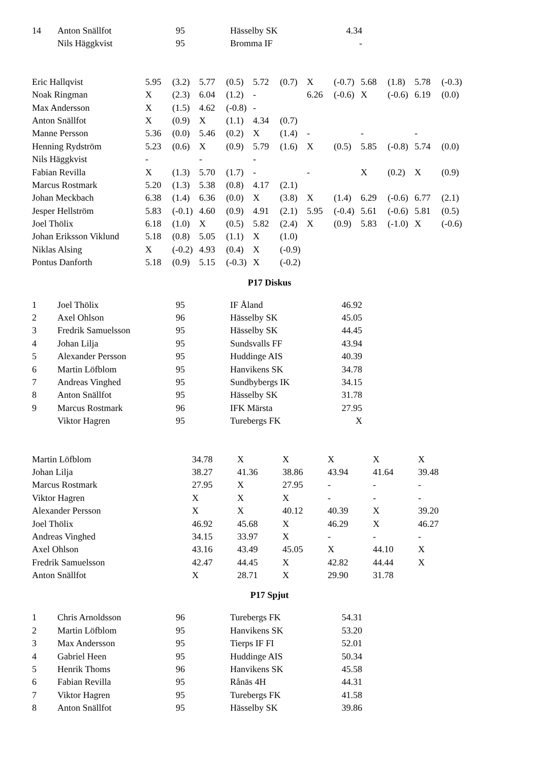| 14 | Anton Snällfot | 95 | Hässelby SK | 4.34 |
| | Nils Häggkvist | 95 | Bromma IF | - |
| Eric Hallqvist | 5.95 | (3.2) | 5.77 | (0.5) | 5.72 | (0.7) | X | (-0.7) | 5.68 | (1.8) | 5.78 | (-0.3) |
| Noak Ringman | X | (2.3) | 6.04 | (1.2) | - | | 6.26 | (-0.6) | X | (-0.6) | 6.19 | (0.0) |
| Max Andersson | X | (1.5) | 4.62 | (-0.8) | - | | | | | | | |
| Anton Snällfot | X | (0.9) | X | (1.1) | 4.34 | (0.7) | | | | | | |
| Manne Persson | 5.36 | (0.0) | 5.46 | (0.2) | X | (1.4) | - | | - | | - | |
| Henning Rydström | 5.23 | (0.6) | X | (0.9) | 5.79 | (1.6) | X | (0.5) | 5.85 | (-0.8) | 5.74 | (0.0) |
| Nils Häggkvist | - | | - | | - | | | | | | | |
| Fabian Revilla | X | (1.3) | 5.70 | (1.7) | - | | - | | X | (0.2) | X | (0.9) |
| Marcus Rostmark | 5.20 | (1.3) | 5.38 | (0.8) | 4.17 | (2.1) | | | | | | |
| Johan Meckbach | 6.38 | (1.4) | 6.36 | (0.0) | X | (3.8) | X | (1.4) | 6.29 | (-0.6) | 6.77 | (2.1) |
| Jesper Hellström | 5.83 | (-0.1) | 4.60 | (0.9) | 4.91 | (2.1) | 5.95 | (-0.4) | 5.61 | (-0.6) | 5.81 | (0.5) |
| Joel Thölix | 6.18 | (1.0) | X | (0.5) | 5.82 | (2.4) | X | (0.9) | 5.83 | (-1.0) | X | (-0.6) |
| Johan Eriksson Viklund | 5.18 | (0.8) | 5.05 | (1.1) | X | (1.0) | | | | | | |
| Niklas Alsing | X | (-0.2) | 4.93 | (0.4) | X | (-0.9) | | | | | | |
| Pontus Danforth | 5.18 | (0.9) | 5.15 | (-0.3) | X | (-0.2) | | | | | | |
P17 Diskus
| 1 | Joel Thölix | 95 | IF Åland | 46.92 |
| 2 | Axel Ohlson | 96 | Hässelby SK | 45.05 |
| 3 | Fredrik Samuelsson | 95 | Hässelby SK | 44.45 |
| 4 | Johan Lilja | 95 | Sundsvalls FF | 43.94 |
| 5 | Alexander Persson | 95 | Huddinge AIS | 40.39 |
| 6 | Martin Löfblom | 95 | Hanvikens SK | 34.78 |
| 7 | Andreas Vinghed | 95 | Sundbybergs IK | 34.15 |
| 8 | Anton Snällfot | 95 | Hässelby SK | 31.78 |
| 9 | Marcus Rostmark | 96 | IFK Märsta | 27.95 |
| | Viktor Hagren | 95 | Turebergs FK | X |
| Martin Löfblom | 34.78 | X | X | X | X | X |
| Johan Lilja | 38.27 | 41.36 | 38.86 | 43.94 | 41.64 | 39.48 |
| Marcus Rostmark | 27.95 | X | 27.95 | - | - | - |
| Viktor Hagren | X | X | X | - | - | - |
| Alexander Persson | X | X | 40.12 | 40.39 | X | 39.20 |
| Joel Thölix | 46.92 | 45.68 | X | 46.29 | X | 46.27 |
| Andreas Vinghed | 34.15 | 33.97 | X | - | - | - |
| Axel Ohlson | 43.16 | 43.49 | 45.05 | X | 44.10 | X |
| Fredrik Samuelsson | 42.47 | 44.45 | X | 42.82 | 44.44 | X |
| Anton Snällfot | X | 28.71 | X | 29.90 | 31.78 | |
P17 Spjut
| 1 | Chris Arnoldsson | 96 | Turebergs FK | 54.31 |
| 2 | Martin Löfblom | 95 | Hanvikens SK | 53.20 |
| 3 | Max Andersson | 95 | Tierps IF FI | 52.01 |
| 4 | Gabriel Heen | 95 | Huddinge AIS | 50.34 |
| 5 | Henrik Thoms | 96 | Hanvikens SK | 45.58 |
| 6 | Fabian Revilla | 95 | Rånäs 4H | 44.31 |
| 7 | Viktor Hagren | 95 | Turebergs FK | 41.58 |
| 8 | Anton Snällfot | 95 | Hässelby SK | 39.86 |